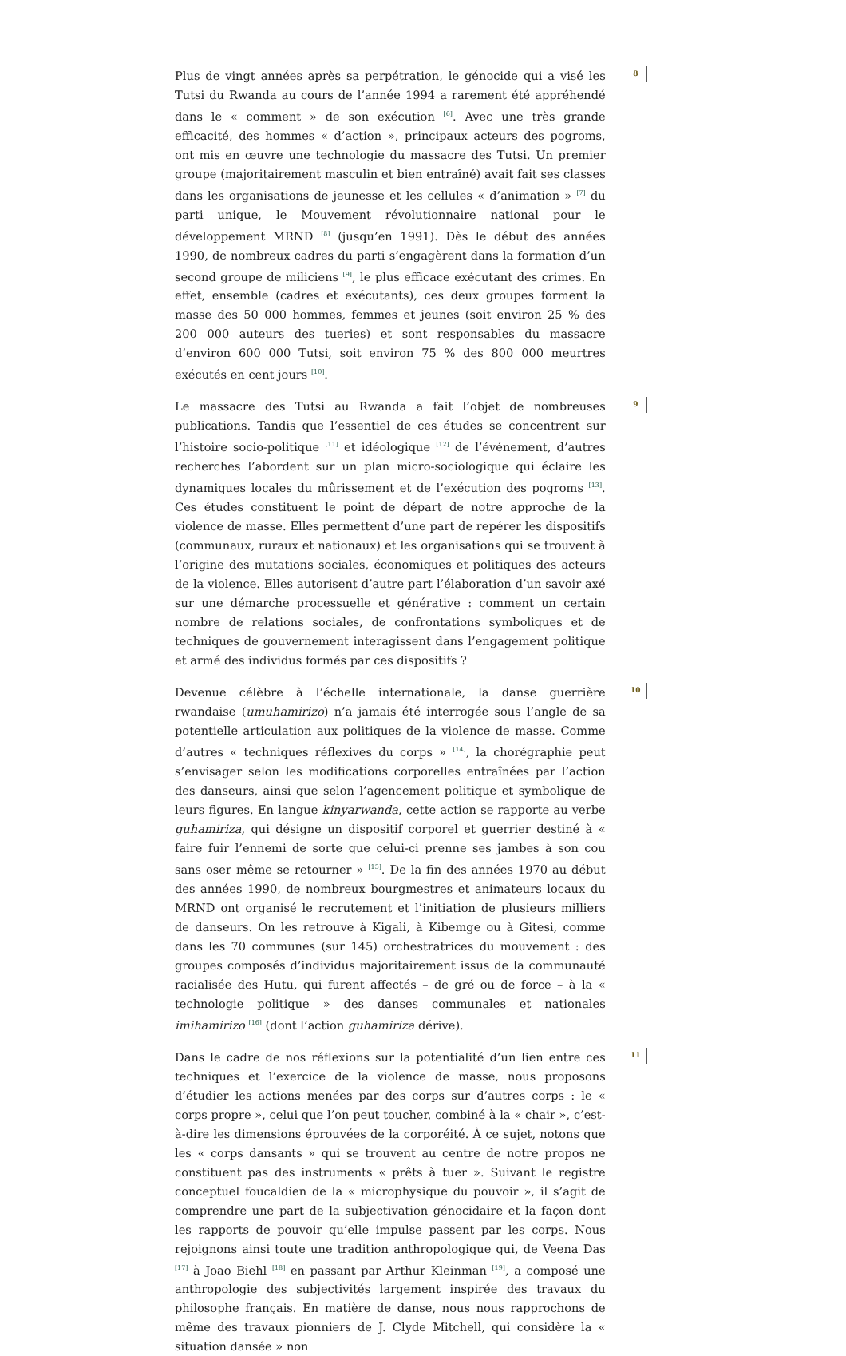Plus de vingt années après sa perpétration, le génocide qui a visé les Tutsi du Rwanda au cours de l’année 1994 a rarement été appréhendé dans le « comment » de son exécution <sup>[6]</sup>. Avec une très grande efficacité, des hommes « d’action », principaux acteurs des pogroms, ont mis en œuvre une technologie du massacre des Tutsi. Un premier groupe (majoritairement masculin et bien entraîné) avait fait ses classes dans les organisations de jeunesse et les cellules « d’animation » <sup>[7]</sup> du parti unique, le Mouvement révolutionnaire national pour le développement MRND <sup>[8]</sup> (jusqu’en 1991). Dès le début des années 1990, de nombreux cadres du parti s’engagèrent dans la formation d’un second groupe de miliciens <sup>[9]</sup>, le plus efficace exécutant des crimes. En effet, ensemble (cadres et exécutants), ces deux groupes forment la masse des 50 000 hommes, femmes et jeunes (soit environ 25 % des 200 000 auteurs des tueries) et sont responsables du massacre d’environ 600 000 Tutsi, soit environ 75 % des 800 000 meurtres exécutés en cent jours <sup>[10]</sup>.
8
Le massacre des Tutsi au Rwanda a fait l’objet de nombreuses publications. Tandis que l’essentiel de ces études se concentrent sur l’histoire socio-politique <sup>[11]</sup> et idéologique <sup>[12]</sup> de l’événement, d’autres recherches l’abordent sur un plan micro-sociologique qui éclaire les dynamiques locales du mûrissement et de l’exécution des pogroms <sup>[13]</sup>. Ces études constituent le point de départ de notre approche de la violence de masse. Elles permettent d’une part de repérer les dispositifs (communaux, ruraux et nationaux) et les organisations qui se trouvent à l’origine des mutations sociales, économiques et politiques des acteurs de la violence. Elles autorisent d’autre part l’élaboration d’un savoir axé sur une démarche processuelle et générative : comment un certain nombre de relations sociales, de confrontations symboliques et de techniques de gouvernement interagissent dans l’engagement politique et armé des individus formés par ces dispositifs ?
9
Devenue célèbre à l’échelle internationale, la danse guerrière rwandaise (umuhamirizo) n’a jamais été interrogée sous l’angle de sa potentielle articulation aux politiques de la violence de masse. Comme d’autres « techniques réflexives du corps » <sup>[14]</sup>, la chorégraphie peut s’envisager selon les modifications corporelles entraînées par l’action des danseurs, ainsi que selon l’agencement politique et symbolique de leurs figures. En langue kinyarwanda, cette action se rapporte au verbe guhamiriza, qui désigne un dispositif corporel et guerrier destiné à « faire fuir l’ennemi de sorte que celui-ci prenne ses jambes à son cou sans oser même se retourner » <sup>[15]</sup>. De la fin des années 1970 au début des années 1990, de nombreux bourgmestres et animateurs locaux du MRND ont organisé le recrutement et l’initiation de plusieurs milliers de danseurs. On les retrouve à Kigali, à Kibemge ou à Gitesi, comme dans les 70 communes (sur 145) orchestratrices du mouvement : des groupes composés d’individus majoritairement issus de la communauté racialisée des Hutu, qui furent affectés – de gré ou de force – à la « technologie politique » des danses communales et nationales imihamirizo <sup>[16]</sup> (dont l’action guhamiriza dérive).
10
Dans le cadre de nos réflexions sur la potentialité d’un lien entre ces techniques et l’exercice de la violence de masse, nous proposons d’étudier les actions menées par des corps sur d’autres corps : le « corps propre », celui que l’on peut toucher, combiné à la « chair », c’est-à-dire les dimensions éprouvées de la corporéité. À ce sujet, notons que les « corps dansants » qui se trouvent au centre de notre propos ne constituent pas des instruments « prêts à tuer ». Suivant le registre conceptuel foucaldien de la « microphysique du pouvoir », il s’agit de comprendre une part de la subjectivation génocidaire et la façon dont les rapports de pouvoir qu’elle impulse passent par les corps. Nous rejoignons ainsi toute une tradition anthropologique qui, de Veena Das <sup>[17]</sup> à Joao Biehl <sup>[18]</sup> en passant par Arthur Kleinman <sup>[19]</sup>, a composé une anthropologie des subjectivités largement inspirée des travaux du philosophe français. En matière de danse, nous nous rapprochons de même des travaux pionniers de J. Clyde Mitchell, qui considère la « situation dansée » non
11